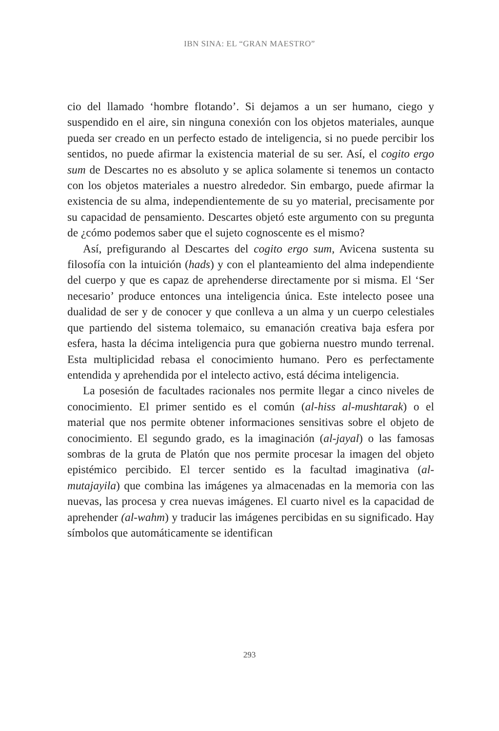IBN SINA: EL “GRAN MAESTRO”
cio del llamado ‘hombre flotando’. Si dejamos a un ser humano, ciego y suspendido en el aire, sin ninguna conexión con los objetos materiales, aunque pueda ser creado en un perfecto estado de inteligencia, si no puede percibir los sentidos, no puede afirmar la existencia material de su ser. Así, el cogito ergo sum de Descartes no es absoluto y se aplica solamente si tenemos un contacto con los objetos materiales a nuestro alrededor. Sin embargo, puede afirmar la existencia de su alma, independientemente de su yo material, precisamente por su capacidad de pensamiento. Descartes objetó este argumento con su pregunta de ¿cómo podemos saber que el sujeto cognoscente es el mismo?
Así, prefigurando al Descartes del cogito ergo sum, Avicena sustenta su filosofía con la intuición (hads) y con el planteamiento del alma independiente del cuerpo y que es capaz de aprehenderse directamente por si misma. El ‘Ser necesario’ produce entonces una inteligencia única. Este intelecto posee una dualidad de ser y de conocer y que conlleva a un alma y un cuerpo celestiales que partiendo del sistema tolemaico, su emanación creativa baja esfera por esfera, hasta la décima inteligencia pura que gobierna nuestro mundo terrenal. Esta multiplicidad rebasa el conocimiento humano. Pero es perfectamente entendida y aprehendida por el intelecto activo, está décima inteligencia.
La posesión de facultades racionales nos permite llegar a cinco niveles de conocimiento. El primer sentido es el común (al-hiss al-mushtarak) o el material que nos permite obtener informaciones sensitivas sobre el objeto de conocimiento. El segundo grado, es la imaginación (al-jayal) o las famosas sombras de la gruta de Platón que nos permite procesar la imagen del objeto epistémico percibido. El tercer sentido es la facultad imaginativa (al-mutajayila) que combina las imágenes ya almacenadas en la memoria con las nuevas, las procesa y crea nuevas imágenes. El cuarto nivel es la capacidad de aprehender (al-wahm) y traducir las imágenes percibidas en su significado. Hay símbolos que automáticamente se identifican
293